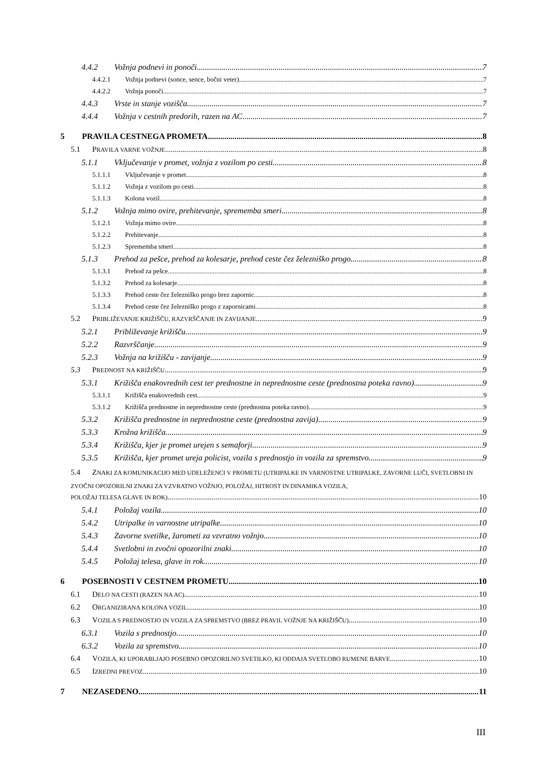4.4.2 Vožnja podnevi in ponoči 7
4.4.2.1 Vožnja podnevi (sonce, sence, bočni veter) 7
4.4.2.2 Vožnja ponoči 7
4.4.3 Vrste in stanje vozišča 7
4.4.4 Vožnja v cestnih predorih, razen na AC 7
5 PRAVILA CESTNEGA PROMETA 8
5.1 PRAVILA VARNE VOŽNJE 8
5.1.1 Vključevanje v promet, vožnja z vozilom po cesti 8
5.1.1.1 Vključevanje v promet 8
5.1.1.2 Vožnja z vozilom po cesti 8
5.1.1.3 Kolona vozil 8
5.1.2 Vožnja mimo ovire, prehitevanje, sprememba smeri 8
5.1.2.1 Vožnja mimo ovire 8
5.1.2.2 Prehitevanje 8
5.1.2.3 Sprememba smeri 8
5.1.3 Prehod za pešce, prehod za kolesarje, prehod ceste čez železniško progo 8
5.1.3.1 Prehod za pešce 8
5.1.3.2 Prehod za kolesarje 8
5.1.3.3 Prehod ceste čez železniško progo brez zapornic 8
5.1.3.4 Prehod ceste čez železniško progo z zapornicami 8
5.2 PRIBLIŽEVANJE KRIŽIŠČU, RAZVRŠČANJE IN ZAVIJANJE 9
5.2.1 Približevanje križišču 9
5.2.2 Razvrščanje 9
5.2.3 Vožnja na križišču - zavijanje 9
5.3 PREDNOST NA KRIŽIŠČU 9
5.3.1 Križišča enakovrednih cest ter prednostne in neprednostne ceste (prednostna poteka ravno) 9
5.3.1.1 Križišča enakovrednih cest 9
5.3.1.2 Križišča prednostne in neprednostne ceste (prednostna poteka ravno) 9
5.3.2 Križišča prednostne in neprednostne ceste (prednostna zavija) 9
5.3.3 Krožna križišča 9
5.3.4 Križišča, kjer je promet urejen s semaforji 9
5.3.5 Križišča, kjer promet ureja policist, vozila s prednostjo in vozila za spremstvo 9
5.4 ZNAKI ZA KOMUNIKACIJO MED UDELEŽENCI V PROMETU (UTRIPALKE IN VARNOSTNE UTRIPALKE, ZAVORNE LUČI, SVETLOBNI IN ZVOČNI OPOZORILNI ZNAKI ZA VZVRATNO VOŽNJO, POLOŽAJ, HITROST IN DINAMIKA VOZILA,
POLOŽAJ TELESA GLAVE IN ROK) 10
5.4.1 Položaj vozila 10
5.4.2 Utripalke in varnostne utripalke 10
5.4.3 Zavorne svetilke, žarometi za vzvratno vožnjo 10
5.4.4 Svetlobni in zvočni opozorilni znaki 10
5.4.5 Položaj telesa, glave in rok 10
6 POSEBNOSTI V CESTNEM PROMETU 10
6.1 DELO NA CESTI (RAZEN NA AC) 10
6.2 ORGANIZIRANA KOLONA VOZIL 10
6.3 VOZILA S PREDNOSTJO IN VOZILA ZA SPREMSTVO (BREZ PRAVIL VOŽNJE NA KRIŽIŠČU) 10
6.3.1 Vozila s prednostjo 10
6.3.2 Vozila za spremstvo 10
6.4 VOZILA, KI UPORABLJAJO POSEBNO OPOZORILNO SVETILKO, KI ODDAJA SVETLOBO RUMENE BARVE 10
6.5 IZREDNI PREVOZ 10
7 NEZASEDENO 11
III